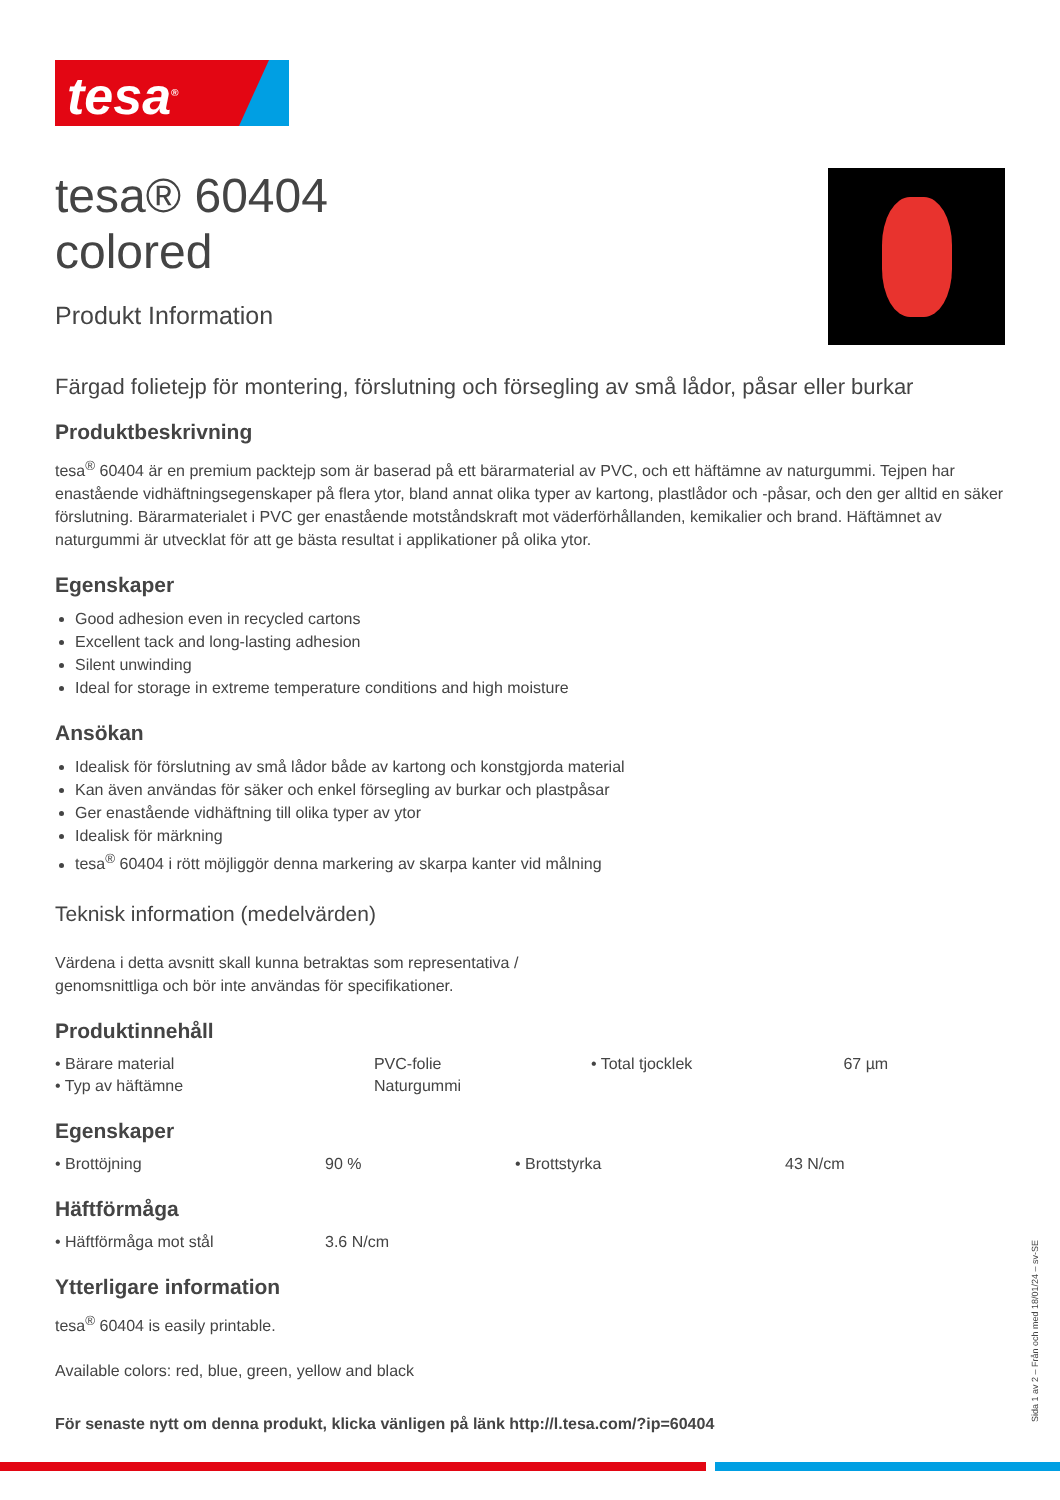tesa<sup>®</sup>
tesa® 60404
colored
Produkt Information
Färgad folietejp för montering, förslutning och försegling av små lådor, påsar eller burkar
Produktbeskrivning
tesa<sup>®</sup> 60404 är en premium packtejp som är baserad på ett bärarmaterial av PVC, och ett häftämne av naturgummi. Tejpen har enastående vidhäftningsegenskaper på flera ytor, bland annat olika typer av kartong, plastlådor och -påsar, och den ger alltid en säker förslutning. Bärarmaterialet i PVC ger enastående motståndskraft mot väderförhållanden, kemikalier och brand. Häftämnet av naturgummi är utvecklat för att ge bästa resultat i applikationer på olika ytor.
Egenskaper
Good adhesion even in recycled cartons
Excellent tack and long-lasting adhesion
Silent unwinding
Ideal for storage in extreme temperature conditions and high moisture
Ansökan
Idealisk för förslutning av små lådor både av kartong och konstgjorda material
Kan även användas för säker och enkel försegling av burkar och plastpåsar
Ger enastående vidhäftning till olika typer av ytor
Idealisk för märkning
tesa<sup>®</sup> 60404 i rött möjliggör denna markering av skarpa kanter vid målning
Teknisk information (medelvärden)
Värdena i detta avsnitt skall kunna betraktas som representativa /
genomsnittliga och bör inte användas för specifikationer.
Produktinnehåll
| • Bärare material | PVC-folie | • Total tjocklek | 67 µm |
| • Typ av häftämne | Naturgummi | | |
Egenskaper
| • Brottöjning | 90 % | • Brottstyrka | 43 N/cm |
Häftförmåga
| • Häftförmåga mot stål | 3.6 N/cm |
Ytterligare information
tesa<sup>®</sup> 60404 is easily printable.
Available colors: red, blue, green, yellow and black
För senaste nytt om denna produkt, klicka vänligen på länk http://l.tesa.com/?ip=60404
Sida 1 av 2 – Från och med 18/01/24 – sv-SE